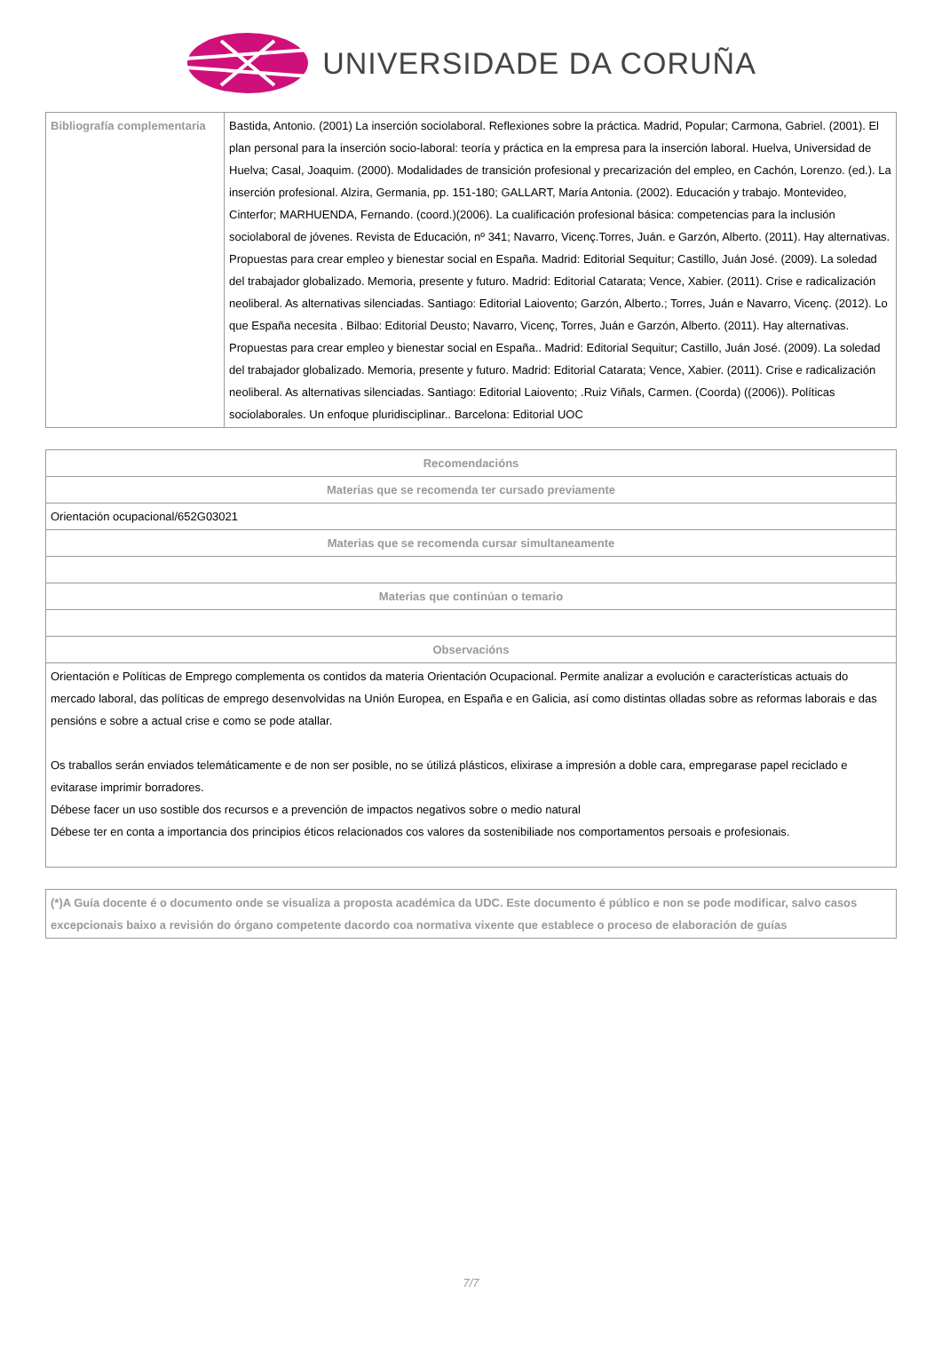UNIVERSIDADE DA CORUÑA
| Bibliografía complementaria | Bastida, Antonio. (2001) La inserción sociolaboral. Reflexiones sobre la práctica. Madrid, Popular; Carmona, Gabriel. (2001). El plan personal para la inserción socio-laboral: teoría y práctica en la empresa para la inserción laboral. Huelva, Universidad de Huelva; Casal, Joaquim. (2000). Modalidades de transición profesional y precarización del empleo, en Cachón, Lorenzo. (ed.). La inserción profesional. Alzira, Germania, pp. 151-180; GALLART, María Antonia. (2002). Educación y trabajo. Montevideo, Cinterfor; MARHUENDA, Fernando. (coord.)(2006). La cualificación profesional básica: competencias para la inclusión sociolaboral de jóvenes. Revista de Educación, nº 341; Navarro, Vicenç.Torres, Juán. e Garzón, Alberto. (2011). Hay alternativas. Propuestas para crear empleo y bienestar social en España. Madrid: Editorial Sequitur; Castillo, Juán José. (2009). La soledad del trabajador globalizado. Memoria, presente y futuro. Madrid: Editorial Catarata; Vence, Xabier. (2011). Crise e radicalización neoliberal. As alternativas silenciadas. Santiago: Editorial Laiovento; Garzón, Alberto.; Torres, Juán e Navarro, Vicenç. (2012). Lo que España necesita . Bilbao: Editorial Deusto; Navarro, Vicenç, Torres, Juán e Garzón, Alberto. (2011). Hay alternativas. Propuestas para crear empleo y bienestar social en España.. Madrid: Editorial Sequitur; Castillo, Juán José. (2009). La soledad del trabajador globalizado. Memoria, presente y futuro. Madrid: Editorial Catarata; Vence, Xabier. (2011). Crise e radicalización neoliberal. As alternativas silenciadas. Santiago: Editorial Laiovento; .Ruiz Viñals, Carmen. (Coorda) ((2006)). Políticas sociolaborales. Un enfoque pluridisciplinar.. Barcelona: Editorial UOC |
| Recomendacións |
| --- |
| Materias que se recomenda ter cursado previamente |
| Orientación ocupacional/652G03021 |
| Materias que se recomenda cursar simultaneamente |
| Materias que continúan o temario |
| Observacións |
| Orientación e Políticas de Emprego complementa os contidos da materia Orientación Ocupacional. Permite analizar a evolución e características actuais do mercado laboral, das políticas de emprego desenvolvidas na Unión Europea, en España e en Galicia, así como distintas olladas sobre as reformas laborais e das pensións e sobre a actual crise e como se pode atallar. Os traballos serán enviados telemáticamente e de non ser posible, no se útilizá plásticos, elixirase a impresión a doble cara, empregarase papel reciclado e evitarase imprimir borradores. Débese facer un uso sostible dos recursos e a prevención de impactos negativos sobre o medio natural Débese ter en conta a importancia dos principios éticos relacionados cos valores da sostenibiliade nos comportamentos persoais e profesionais. |
| (*)A Guía docente é o documento onde se visualiza a proposta académica da UDC. Este documento é público e non se pode modificar, salvo casos excepcionais baixo a revisión do órgano competente dacordo coa normativa vixente que establece o proceso de elaboración de guías |
7/7